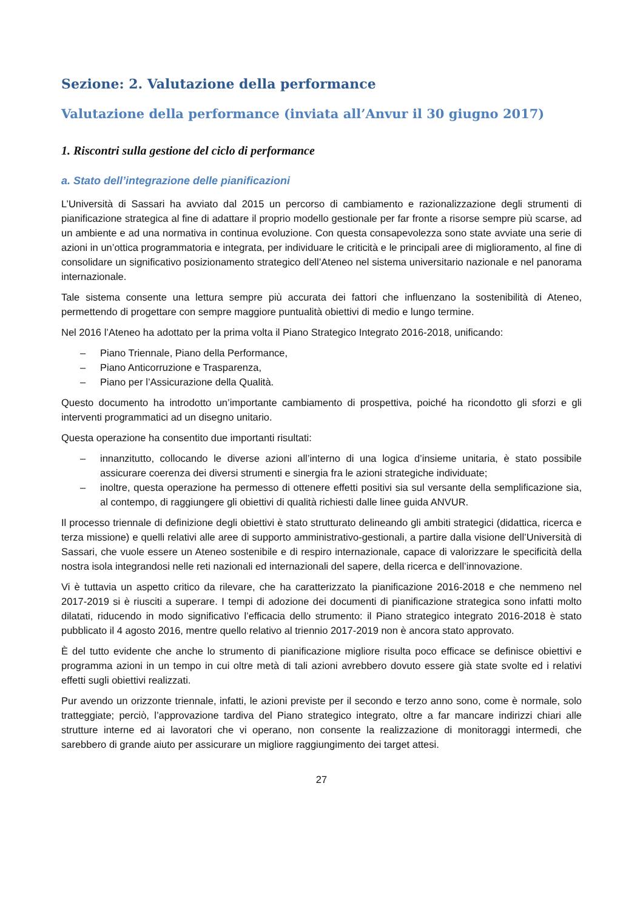Sezione: 2. Valutazione della performance
Valutazione della performance (inviata all’Anvur il 30 giugno 2017)
1. Riscontri sulla gestione del ciclo di performance
a. Stato dell’integrazione delle pianificazioni
L’Università di Sassari ha avviato dal 2015 un percorso di cambiamento e razionalizzazione degli strumenti di pianificazione strategica al fine di adattare il proprio modello gestionale per far fronte a risorse sempre più scarse, ad un ambiente e ad una normativa in continua evoluzione. Con questa consapevolezza sono state avviate una serie di azioni in un’ottica programmatoria e integrata, per individuare le criticità e le principali aree di miglioramento, al fine di consolidare un significativo posizionamento strategico dell’Ateneo nel sistema universitario nazionale e nel panorama internazionale.
Tale sistema consente una lettura sempre più accurata dei fattori che influenzano la sostenibilità di Ateneo, permettendo di progettare con sempre maggiore puntualità obiettivi di medio e lungo termine.
Nel 2016 l’Ateneo ha adottato per la prima volta il Piano Strategico Integrato 2016-2018, unificando:
– Piano Triennale, Piano della Performance,
– Piano Anticorruzione e Trasparenza,
– Piano per l’Assicurazione della Qualità.
Questo documento ha introdotto un’importante cambiamento di prospettiva, poiché ha ricondotto gli sforzi e gli interventi programmatici ad un disegno unitario.
Questa operazione ha consentito due importanti risultati:
– innanzitutto, collocando le diverse azioni all’interno di una logica d’insieme unitaria, è stato possibile assicurare coerenza dei diversi strumenti e sinergia fra le azioni strategiche individuate;
– inoltre, questa operazione ha permesso di ottenere effetti positivi sia sul versante della semplificazione sia, al contempo, di raggiungere gli obiettivi di qualità richiesti dalle linee guida ANVUR.
Il processo triennale di definizione degli obiettivi è stato strutturato delineando gli ambiti strategici (didattica, ricerca e terza missione) e quelli relativi alle aree di supporto amministrativo-gestionali, a partire dalla visione dell’Università di Sassari, che vuole essere un Ateneo sostenibile e di respiro internazionale, capace di valorizzare le specificità della nostra isola integrandosi nelle reti nazionali ed internazionali del sapere, della ricerca e dell’innovazione.
Vi è tuttavia un aspetto critico da rilevare, che ha caratterizzato la pianificazione 2016-2018 e che nemmeno nel 2017-2019 si è riusciti a superare. I tempi di adozione dei documenti di pianificazione strategica sono infatti molto dilatati, riducendo in modo significativo l’efficacia dello strumento: il Piano strategico integrato 2016-2018 è stato pubblicato il 4 agosto 2016, mentre quello relativo al triennio 2017-2019 non è ancora stato approvato.
È del tutto evidente che anche lo strumento di pianificazione migliore risulta poco efficace se definisce obiettivi e programma azioni in un tempo in cui oltre metà di tali azioni avrebbero dovuto essere già state svolte ed i relativi effetti sugli obiettivi realizzati.
Pur avendo un orizzonte triennale, infatti, le azioni previste per il secondo e terzo anno sono, come è normale, solo tratteggiate; perciò, l’approvazione tardiva del Piano strategico integrato, oltre a far mancare indirizzi chiari alle strutture interne ed ai lavoratori che vi operano, non consente la realizzazione di monitoraggi intermedi, che sarebbero di grande aiuto per assicurare un migliore raggiungimento dei target attesi.
27